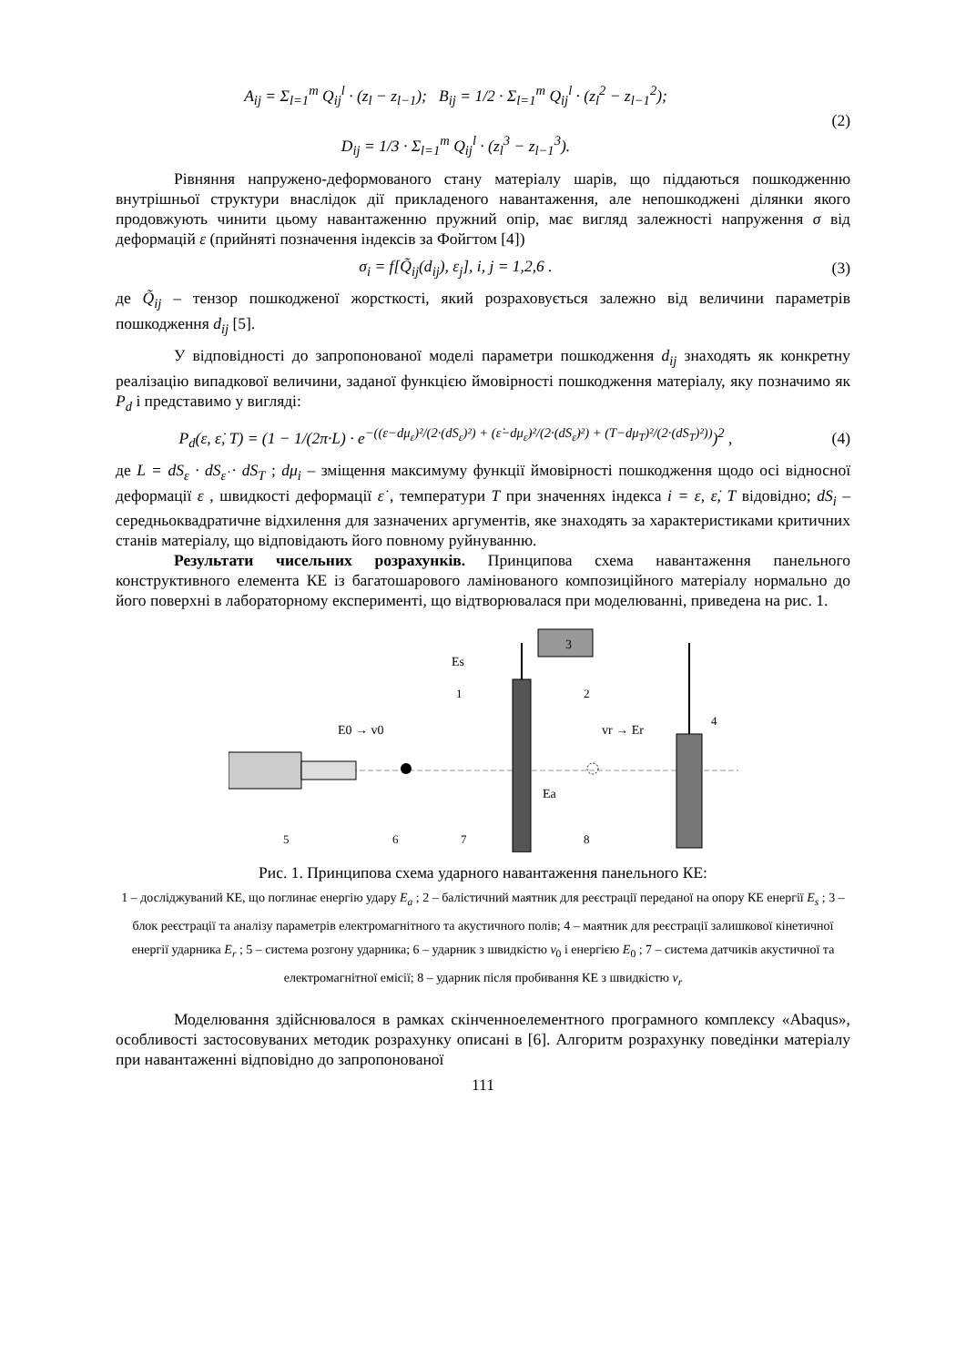A<sub>ij</sub> = Σ<sub>l=1</sub><sup>m</sup> Q<sub>ij</sub><sup>l</sup> · (z<sub>l</sub> − z<sub>l−1</sub>); B<sub>ij</sub> = 1/2 · Σ<sub>l=1</sub><sup>m</sup> Q<sub>ij</sub><sup>l</sup> · (z<sub>l</sub><sup>2</sup> − z<sub>l−1</sub><sup>2</sup>);
D<sub>ij</sub> = 1/3 · Σ<sub>l=1</sub><sup>m</sup> Q<sub>ij</sub><sup>l</sup> · (z<sub>l</sub><sup>3</sup> − z<sub>l−1</sub><sup>3</sup>).
(2)
Рівняння напружено-деформованого стану матеріалу шарів, що піддаються пошкодженню внутрішньої структури внаслідок дії прикладеного навантаження, але непошкоджені ділянки якого продовжують чинити цьому навантаженню пружний опір, має вигляд залежності напруження σ від деформацій ε (прийняті позначення індексів за Фойгтом [4])
σ<sub>i</sub> = f[Q̃<sub>ij</sub>(d<sub>ij</sub>), ε<sub>j</sub>], i, j = 1,2,6 .
(3)
де Q̃<sub>ij</sub> – тензор пошкодженої жорсткості, який розраховується залежно від величини параметрів пошкодження d<sub>ij</sub> [5].
У відповідності до запропонованої моделі параметри пошкодження d<sub>ij</sub> знаходять як конкретну реалізацію випадкової величини, заданої функцією ймовірності пошкодження матеріалу, яку позначимо як P<sub>d</sub> і представимо у вигляді:
P<sub>d</sub>(ε, ε̇, T) = (1 − 1/(2π·L) · e<sup>−((ε−dμ<sub>ε</sub>)²/(2·(dS<sub>ε</sub>)²) + (ε̇−dμ<sub>ε̇</sub>)²/(2·(dS<sub>ε̇</sub>)²) + (T−dμ<sub>T</sub>)²/(2·(dS<sub>T</sub>)²))</sup>)<sup>2</sup> ,
(4)
де L = dS<sub>ε</sub> · dS<sub>ε̇</sub> · dS<sub>T</sub> ; dμ<sub>i</sub> – зміщення максимуму функції ймовірності пошкодження щодо осі відносної деформації ε , швидкості деформації ε̇ , температури T при значеннях індекса i = ε, ε̇, T відовідно; dS<sub>i</sub> – середньоквадратичне відхилення для зазначених аргументів, яке знаходять за характеристиками критичних станів матеріалу, що відповідають його повному руйнуванню.
Результати чисельних розрахунків. Принципова схема навантаження панельного конструктивного елемента КЕ із багатошарового ламінованого композиційного матеріалу нормально до його поверхні в лабораторному експерименті, що відтворювалася при моделюванні, приведена на рис. 1.
3
E0 → v0
vr → Er
Es
Ea
5
6
7
8
1
2
4
Рис. 1. Принципова схема ударного навантаження панельного КЕ:
1 – досліджуваний КЕ, що поглинає енергію удару E<sub>a</sub> ; 2 – балістичний маятник для реєстрації переданої на опору КЕ енергії E<sub>s</sub> ; 3 – блок реєстрації та аналізу параметрів електромагнітного та акустичного полів; 4 – маятник для реєстрації залишкової кінетичної енергії ударника E<sub>r</sub> ; 5 – система розгону ударника; 6 – ударник з швидкістю v<sub>0</sub> і енергією E<sub>0</sub> ; 7 – система датчиків акустичної та електромагнітної емісії; 8 – ударник після пробивання КЕ з швидкістю v<sub>r</sub>
Моделювання здійснювалося в рамках скінченноелементного програмного комплексу «Abaqus», особливості застосовуваних методик розрахунку описані в [6]. Алгоритм розрахунку поведінки матеріалу при навантаженні відповідно до запропонованої
111